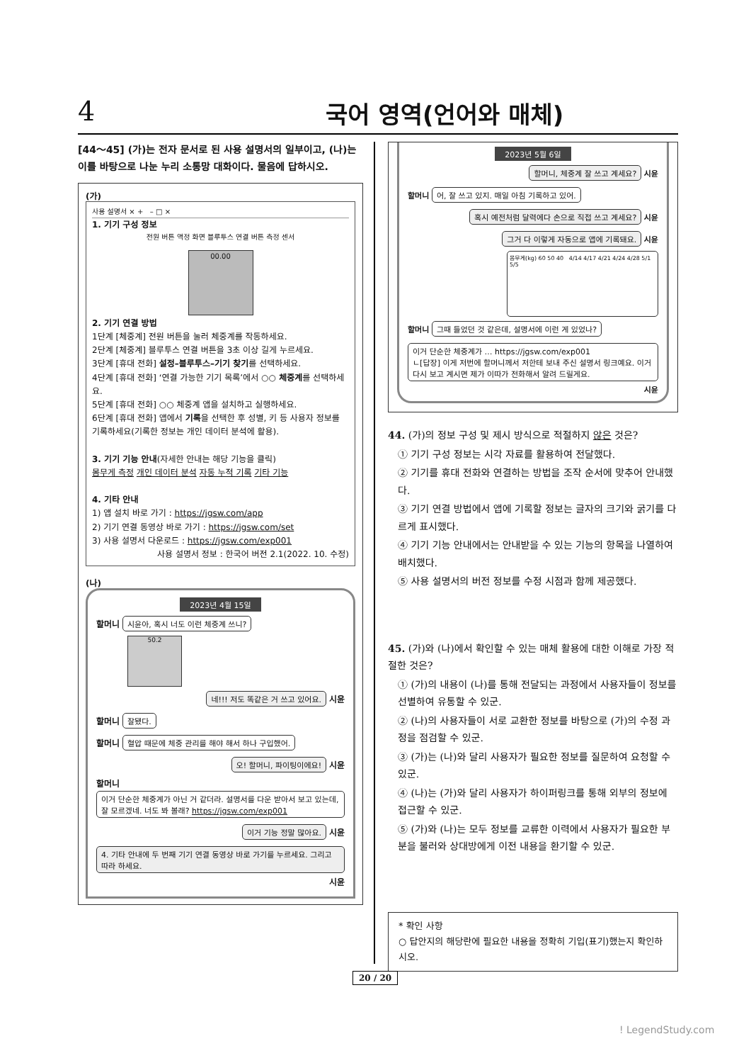4 국어 영역(언어와 매체)
[44～45] (가)는 전자 문서로 된 사용 설명서의 일부이고, (나)는 이를 바탕으로 나눈 누리 소통망 대화이다. 물음에 답하시오.
(가)
사용 설명서 × + – □ ×
1. 기기 구성 정보
전원 버튼 액정 화면 블루투스 연결 버튼 측정 센서
00.00
2. 기기 연결 방법
1단계 [체중계] 전원 버튼을 눌러 체중계를 작동하세요.
2단계 [체중계] 블루투스 연결 버튼을 3초 이상 길게 누르세요.
3단계 [휴대 전화] 설정–블루투스–기기 찾기를 선택하세요.
4단계 [휴대 전화] ‘연결 가능한 기기 목록’에서 ○○ 체중계를 선택하세요.
5단계 [휴대 전화] ○○ 체중계 앱을 설치하고 실행하세요.
6단계 [휴대 전화] 앱에서 기록을 선택한 후 성별, 키 등 사용자 정보를 기록하세요(기록한 정보는 개인 데이터 분석에 활용).
3. 기기 기능 안내(자세한 안내는 해당 기능을 클릭)
몸무게 측정 개인 데이터 분석 자동 누적 기록 기타 기능
4. 기타 안내
1) 앱 설치 바로 가기 : https://jgsw.com/app
2) 기기 연결 동영상 바로 가기 : https://jgsw.com/set
3) 사용 설명서 다운로드 : https://jgsw.com/exp001
사용 설명서 정보 : 한국어 버전 2.1(2022. 10. 수정)
(나)
2023년 4월 15일
할머니 시윤아, 혹시 너도 이런 체중계 쓰니?
50.2
네!!! 저도 똑같은 거 쓰고 있어요. 시윤
할머니 잘됐다.
할머니 혈압 때문에 체중 관리를 해야 해서 하나 구입했어.
오! 할머니, 파이팅이에요! 시윤
할머니 이거 단순한 체중계가 아닌 거 같더라. 설명서를 다운 받아서 보고 있는데, 잘 모르겠네. 너도 봐 볼래? https://jgsw.com/exp001
이거 기능 정말 많아요. 시윤
4. 기타 안내에 두 번째 기기 연결 동영상 바로 가기를 누르세요. 그리고 따라 하세요. 시윤
2023년 5월 6일
할머니, 체중계 잘 쓰고 계세요? 시윤
할머니 어, 잘 쓰고 있지. 매일 아침 기록하고 있어.
혹시 예전처럼 달력에다 손으로 직접 쓰고 계세요? 시윤
그거 다 이렇게 자동으로 앱에 기록돼요. 시윤
몸무게(kg) 60 50 40 4/14 4/17 4/21 4/24 4/28 5/1 5/5
할머니 그때 들었던 것 같은데, 설명서에 이런 게 있었나?
이거 단순한 체중계가 … https://jgsw.com/exp001
ㄴ[답장] 이게 저번에 할머니께서 저한테 보내 주신 설명서 링크예요. 이거 다시 보고 계시면 제가 이따가 전화해서 알려 드릴게요. 시윤
44. (가)의 정보 구성 및 제시 방식으로 적절하지 않은 것은?
① 기기 구성 정보는 시각 자료를 활용하여 전달했다.
② 기기를 휴대 전화와 연결하는 방법을 조작 순서에 맞추어 안내했다.
③ 기기 연결 방법에서 앱에 기록할 정보는 글자의 크기와 굵기를 다르게 표시했다.
④ 기기 기능 안내에서는 안내받을 수 있는 기능의 항목을 나열하여 배치했다.
⑤ 사용 설명서의 버전 정보를 수정 시점과 함께 제공했다.
45. (가)와 (나)에서 확인할 수 있는 매체 활용에 대한 이해로 가장 적절한 것은?
① (가)의 내용이 (나)를 통해 전달되는 과정에서 사용자들이 정보를 선별하여 유통할 수 있군.
② (나)의 사용자들이 서로 교환한 정보를 바탕으로 (가)의 수정 과정을 점검할 수 있군.
③ (가)는 (나)와 달리 사용자가 필요한 정보를 질문하여 요청할 수 있군.
④ (나)는 (가)와 달리 사용자가 하이퍼링크를 통해 외부의 정보에 접근할 수 있군.
⑤ (가)와 (나)는 모두 정보를 교류한 이력에서 사용자가 필요한 부분을 불러와 상대방에게 이전 내용을 환기할 수 있군.
* 확인 사항
○ 답안지의 해당란에 필요한 내용을 정확히 기입(표기)했는지 확인하시오.
20 / 20
! LegendStudy.com